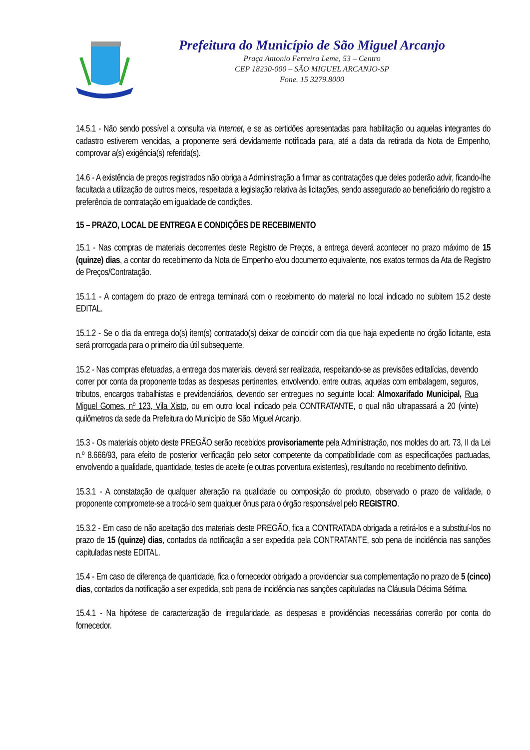Prefeitura do Município de São Miguel Arcanjo
Praça Antonio Ferreira Leme, 53 – Centro
CEP 18230-000 – SÃO MIGUEL ARCANJO-SP
Fone. 15 3279.8000
14.5.1 - Não sendo possível a consulta via Internet, e se as certidões apresentadas para habilitação ou aquelas integrantes do cadastro estiverem vencidas, a proponente será devidamente notificada para, até a data da retirada da Nota de Empenho, comprovar a(s) exigência(s) referida(s).
14.6 - A existência de preços registrados não obriga a Administração a firmar as contratações que deles poderão advir, ficando-lhe facultada a utilização de outros meios, respeitada a legislação relativa às licitações, sendo assegurado ao beneficiário do registro a preferência de contratação em igualdade de condições.
15 – PRAZO, LOCAL DE ENTREGA E CONDIÇÕES DE RECEBIMENTO
15.1 - Nas compras de materiais decorrentes deste Registro de Preços, a entrega deverá acontecer no prazo máximo de 15 (quinze) dias, a contar do recebimento da Nota de Empenho e/ou documento equivalente, nos exatos termos da Ata de Registro de Preços/Contratação.
15.1.1 - A contagem do prazo de entrega terminará com o recebimento do material no local indicado no subitem 15.2 deste EDITAL.
15.1.2 - Se o dia da entrega do(s) item(s) contratado(s) deixar de coincidir com dia que haja expediente no órgão licitante, esta será prorrogada para o primeiro dia útil subsequente.
15.2 - Nas compras efetuadas, a entrega dos materiais, deverá ser realizada, respeitando-se as previsões editalícias, devendo correr por conta da proponente todas as despesas pertinentes, envolvendo, entre outras, aquelas com embalagem, seguros, tributos, encargos trabalhistas e previdenciários, devendo ser entregues no seguinte local: Almoxarifado Municipal, Rua Miguel Gomes, nº 123, Vila Xisto, ou em outro local indicado pela CONTRATANTE, o qual não ultrapassará a 20 (vinte) quilômetros da sede da Prefeitura do Município de São Miguel Arcanjo.
15.3 - Os materiais objeto deste PREGÃO serão recebidos provisoriamente pela Administração, nos moldes do art. 73, II da Lei n.º 8.666/93, para efeito de posterior verificação pelo setor competente da compatibilidade com as especificações pactuadas, envolvendo a qualidade, quantidade, testes de aceite (e outras porventura existentes), resultando no recebimento definitivo.
15.3.1 - A constatação de qualquer alteração na qualidade ou composição do produto, observado o prazo de validade, o proponente compromete-se a trocá-lo sem qualquer ônus para o órgão responsável pelo REGISTRO.
15.3.2 - Em caso de não aceitação dos materiais deste PREGÃO, fica a CONTRATADA obrigada a retirá-los e a substituí-los no prazo de 15 (quinze) dias, contados da notificação a ser expedida pela CONTRATANTE, sob pena de incidência nas sanções capituladas neste EDITAL.
15.4 - Em caso de diferença de quantidade, fica o fornecedor obrigado a providenciar sua complementação no prazo de 5 (cinco) dias, contados da notificação a ser expedida, sob pena de incidência nas sanções capituladas na Cláusula Décima Sétima.
15.4.1 - Na hipótese de caracterização de irregularidade, as despesas e providências necessárias correrão por conta do fornecedor.